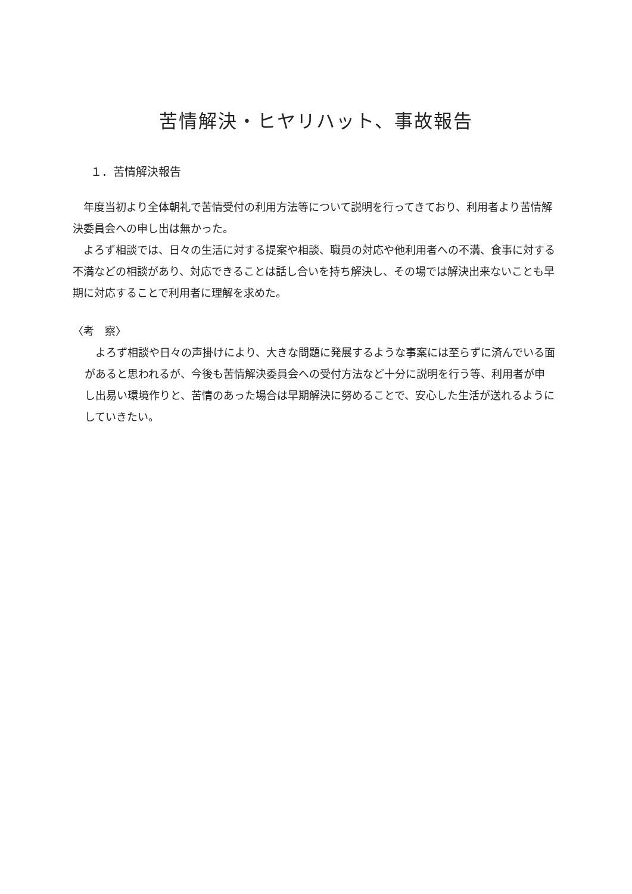苦情解決・ヒヤリハット、事故報告
１．苦情解決報告
年度当初より全体朝礼で苦情受付の利用方法等について説明を行ってきており、利用者より苦情解決委員会への申し出は無かった。
よろず相談では、日々の生活に対する提案や相談、職員の対応や他利用者への不満、食事に対する不満などの相談があり、対応できることは話し合いを持ち解決し、その場では解決出来ないことも早期に対応することで利用者に理解を求めた。
〈考　察〉
よろず相談や日々の声掛けにより、大きな問題に発展するような事案には至らずに済んでいる面があると思われるが、今後も苦情解決委員会への受付方法など十分に説明を行う等、利用者が申し出易い環境作りと、苦情のあった場合は早期解決に努めることで、安心した生活が送れるようにしていきたい。